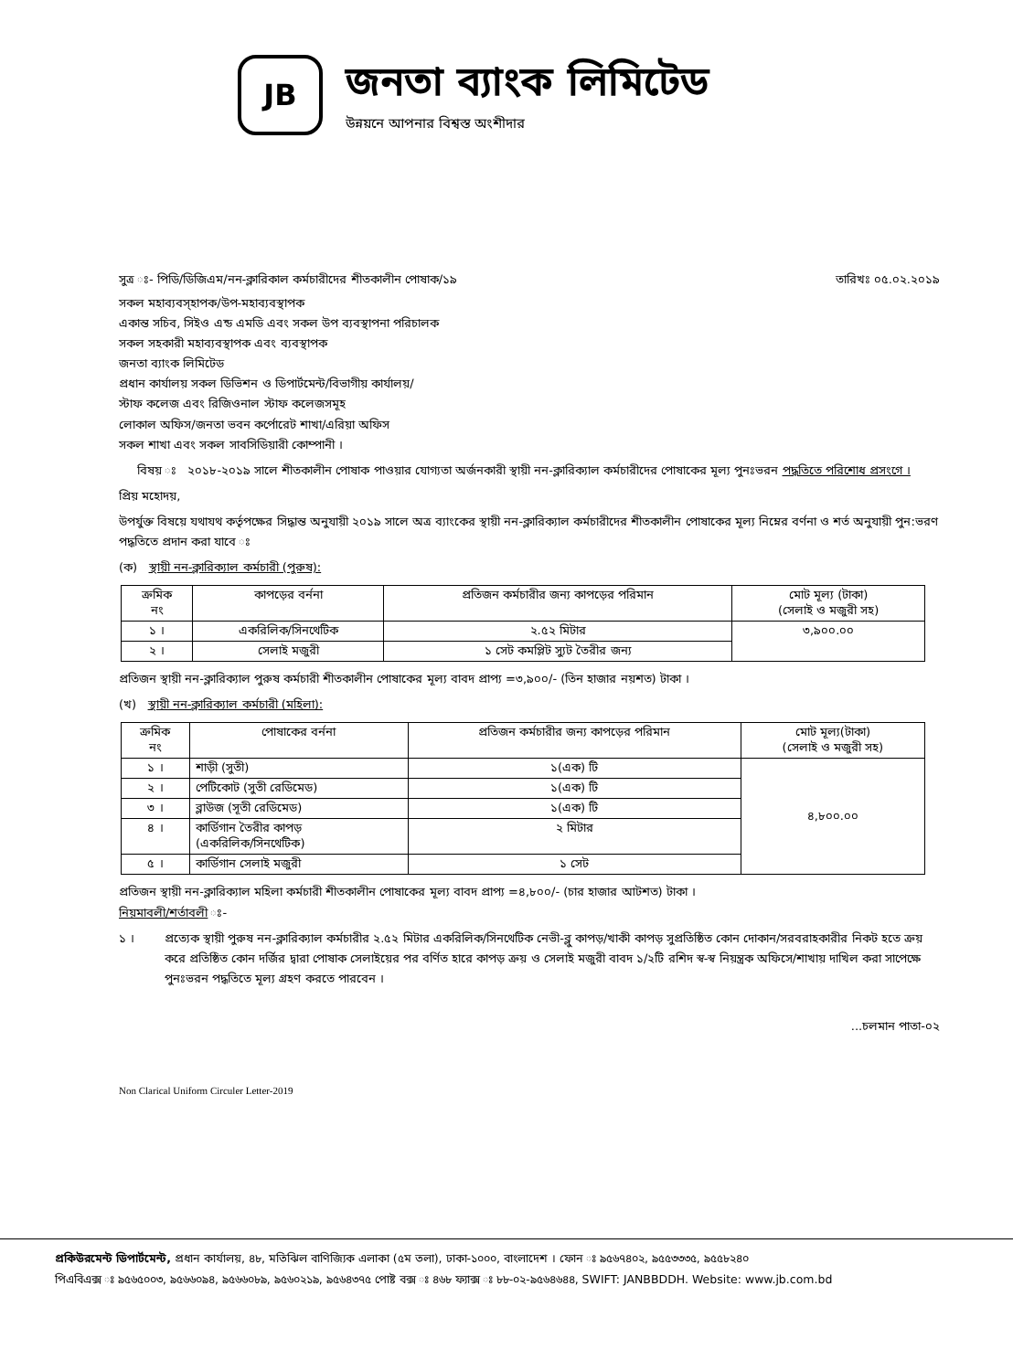JB
জনতা ব্যাংক লিমিটেড
উন্নয়নে আপনার বিশ্বস্ত অংশীদার
সুত্র ঃ- পিডি/ডিজিএম/নন-ক্লারিকাল কর্মচারীদের শীতকালীন পোষাক/১৯ তারিখঃ ০৫.০২.২০১৯
সকল মহাব্যবস্হাপক/উপ-মহাব্যবস্থাপক
একান্ত সচিব, সিইও এন্ড এমডি এবং সকল উপ ব্যবস্থাপনা পরিচালক
সকল সহকারী মহাব্যবস্থাপক এবং ব্যবস্থাপক
জনতা ব্যাংক লিমিটেড
প্রধান কার্যালয় সকল ডিভিশন ও ডিপার্টমেন্ট/বিভাগীয় কার্যালয়/
স্টাফ কলেজ এবং রিজিওনাল স্টাফ কলেজসমূহ
লোকাল অফিস/জনতা ভবন কর্পোরেট শাখা/এরিয়া অফিস
সকল শাখা এবং সকল সাবসিডিয়ারী কোম্পানী ।
বিষয় ঃ ২০১৮-২০১৯ সালে শীতকালীন পোষাক পাওয়ার যোগ্যতা অর্জনকারী স্থায়ী নন-ক্লারিক্যাল কর্মচারীদের পোষাকের মূল্য পুনঃভরন পদ্ধতিতে পরিশোধ প্রসংগে ।
প্রিয় মহোদয়,
উপর্যুক্ত বিষয়ে যথাযথ কর্তৃপক্ষের সিদ্ধান্ত অনুযায়ী ২০১৯ সালে অত্র ব্যাংকের স্থায়ী নন-ক্লারিক্যাল কর্মচারীদের শীতকালীন পোষাকের মূল্য নিম্নের বর্ণনা ও শর্ত অনুযায়ী পুন:ভরণ পদ্ধতিতে প্রদান করা যাবে ঃ
(ক) স্থায়ী নন-ক্লারিক্যাল কর্মচারী (পুরুষ):
| ক্রমিক নং | কাপড়ের বর্ননা | প্রতিজন কর্মচারীর জন্য কাপড়ের পরিমান | মোট মূল্য (টাকা) (সেলাই ও মজুরী সহ) |
| --- | --- | --- | --- |
| ১ । | একরিলিক/সিনথেটিক | ২.৫২ মিটার | ৩,৯০০.০০ |
| ২ । | সেলাই মজুরী | ১ সেট কমপ্লিট স্যুট তৈরীর জন্য | |
প্রতিজন স্থায়ী নন-ক্লারিক্যাল পুরুষ কর্মচারী শীতকালীন পোষাকের মূল্য বাবদ প্রাপ্য =৩,৯০০/- (তিন হাজার নয়শত) টাকা ।
(খ) স্থায়ী নন-ক্লারিক্যাল কর্মচারী (মহিলা):
| ক্রমিক নং | পোষাকের বর্ননা | প্রতিজন কর্মচারীর জন্য কাপড়ের পরিমান | মোট মূল্য(টাকা) (সেলাই ও মজুরী সহ) |
| --- | --- | --- | --- |
| ১ । | শাড়ী (সুতী) | ১(এক) টি | ৪,৮০০.০০ |
| ২ । | পেটিকোট (সুতী রেডিমেড) | ১(এক) টি | |
| ৩ । | ব্লাউজ (সূতী রেডিমেড) | ১(এক) টি | |
| ৪ । | কার্ডিগান তৈরীর কাপড় (একরিলিক/সিনথেটিক) | ২ মিটার | |
| ৫ । | কার্ডিগান সেলাই মজুরী | ১ সেট | |
প্রতিজন স্থায়ী নন-ক্লারিক্যাল মহিলা কর্মচারী শীতকালীন পোষাকের মূল্য বাবদ প্রাপ্য =৪,৮০০/- (চার হাজার আটশত) টাকা ।
নিয়মাবলী/শর্তাবলী ঃ-
১ । প্রত্যেক স্থায়ী পুরুষ নন-ক্লারিক্যাল কর্মচারীর ২.৫২ মিটার একরিলিক/সিনথেটিক নেভী-ব্লু কাপড়/খাকী কাপড় সুপ্রতিষ্ঠিত কোন দোকান/সরবরাহকারীর নিকট হতে ক্রয় করে প্রতিষ্ঠিত কোন দর্জির দ্বারা পোষাক সেলাইয়ের পর বর্ণিত হারে কাপড় ক্রয় ও সেলাই মজুরী বাবদ ১/২টি রশিদ স্ব-স্ব নিয়ন্ত্রক অফিসে/শাখায় দাখিল করা সাপেক্ষে পুনঃভরন পদ্ধতিতে মূল্য গ্রহণ করতে পারবেন ।
...চলমান পাতা-০২
Non Clarical Uniform Circuler Letter-2019
প্রকিউরমেন্ট ডিপার্টমেন্ট, প্রধান কার্যালয়, ৪৮, মতিঝিল বাণিজ্যিক এলাকা (৫ম তলা), ঢাকা-১০০০, বাংলাদেশ । ফোন ঃ ৯৫৬৭৪০২, ৯৫৫৩৩৩৫, ৯৫৫৮২৪০
পিএবিএক্স ঃ ৯৫৬৫০০৩, ৯৫৬৬০৯৪, ৯৫৬৬০৮৯, ৯৫৬০২১৯, ৯৫৬৪৩৭৫ পোষ্ট বক্স ঃ ৪৬৮ ফ্যাক্স ঃ ৮৮-০২-৯৫৬৪৬৪৪, SWIFT: JANBBDDH. Website: www.jb.com.bd